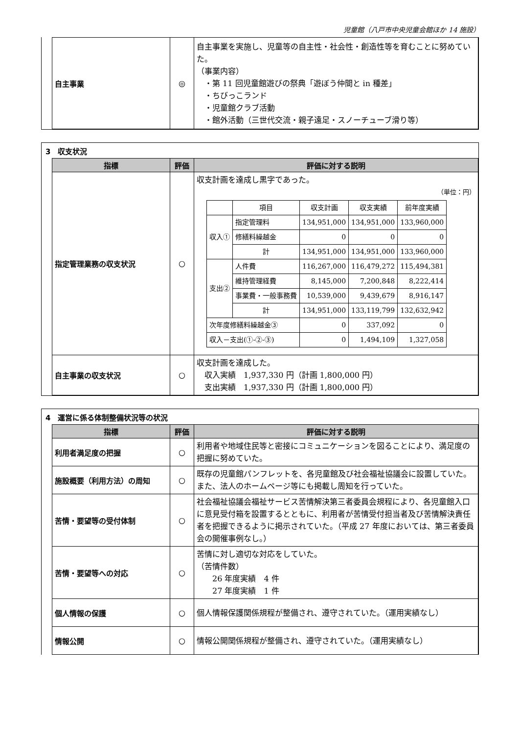児童館（八戸市中央児童会館ほか 14 施設）
| 自主事業 | ◎ | 自主事業を実施し、児童等の自主性・社会性・創造性等を育むことに努めていた。 （事業内容） ・第 11 回児童館遊びの祭典「遊ぼう仲間と in 種差」 ・ちびっこランド ・児童館クラブ活動 ・館外活動（三世代交流・親子遠足・スノーチューブ滑り等） |
3　収支状況
| 指標 | 評価 | 評価に対する説明 |
| --- | --- | --- |
| 指定管理業務の収支状況 | ○ | 収支計画を達成し黒字であった。 （単位：円） / / 項目 / 収支計画 / 収支実績 / 前年度実績 / / 収入① / 指定管理料 / 134,951,000 / 134,951,000 / 133,960,000 / / / 修繕料繰越金 / 0 / 0 / 0 / / / 計 / 134,951,000 / 134,951,000 / 133,960,000 / / 支出② / 人件費 / 116,267,000 / 116,479,272 / 115,494,381 / / / 維持管理経費 / 8,145,000 / 7,200,848 / 8,222,414 / / / 事業費・一般事務費 / 10,539,000 / 9,439,679 / 8,916,147 / / / 計 / 134,951,000 / 133,119,799 / 132,632,942 / / 次年度修繕料繰越金③ / / 0 / 337,092 / 0 / / 収入－支出(①-②-③) / / 0 / 1,494,109 / 1,327,058 / |
| 自主事業の収支状況 | ○ | 収支計画を達成した。 収入実績 1,937,330 円（計画 1,800,000 円） 支出実績 1,937,330 円（計画 1,800,000 円） |
4　運営に係る体制整備状況等の状況
| 指標 | 評価 | 評価に対する説明 |
| --- | --- | --- |
| 利用者満足度の把握 | ○ | 利用者や地域住民等と密接にコミュニケーションを図ることにより、満足度の把握に努めていた。 |
| 施設概要（利用方法）の周知 | ○ | 既存の児童館パンフレットを、各児童館及び社会福祉協議会に設置していた。また、法人のホームページ等にも掲載し周知を行っていた。 |
| 苦情・要望等の受付体制 | ○ | 社会福祉協議会福祉サービス苦情解決第三者委員会規程により、各児童館入口に意見受付箱を設置するとともに、利用者が苦情受付担当者及び苦情解決責任者を把握できるように掲示されていた。（平成 27 年度においては、第三者委員会の開催事例なし。） |
| 苦情・要望等への対応 | ○ | 苦情に対し適切な対応をしていた。 （苦情件数） 26 年度実績 4 件 27 年度実績 1 件 |
| 個人情報の保護 | ○ | 個人情報保護関係規程が整備され、遵守されていた。（運用実績なし） |
| 情報公開 | ○ | 情報公開関係規程が整備され、遵守されていた。（運用実績なし） |